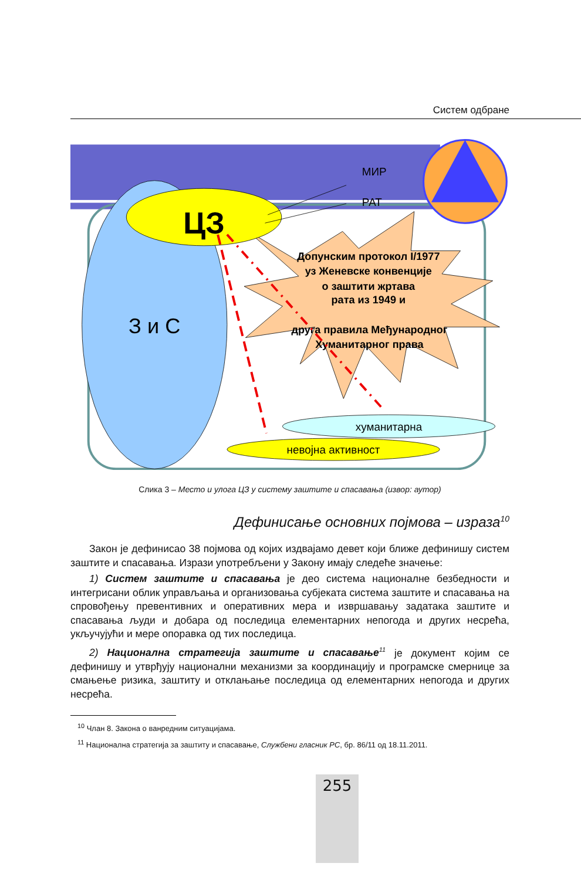Систем одбране
З и С
ЦЗ
МИР
РАТ
Допунским протокол I/1977
уз Женевске конвенције
о заштити жртава
рата из 1949 и
друга правила Међународног
Хуманитарног права
хуманитарна
невојна активност
Слика 3 – Место и улога ЦЗ у систему заштите и спасавања (извор: аутор)
Дефинисање основних појмова – израза<sup>10</sup>
Закон је дефинисао 38 појмова од којих издвајамо девет који ближе дефинишу систем заштите и спасавања. Изрази употребљени у Закону имају следеће значење:
1) Систем заштите и спасавања је део система националне безбедности и интегрисани облик управљања и организовања субјеката система заштите и спасавања на спровођењу превентивних и оперативних мера и извршавању задатака заштите и спасавања људи и добара од последица елементарних непогода и других несрећа, укључујући и мере опоравка од тих последица.
2) Национална стратегија заштите и спасавање<sup>11</sup> је документ којим се дефинишу и утврђују национални механизми за координацију и програмске смернице за смањење ризика, заштиту и отклањање последица од елементарних непогода и других несрећа.
<sup>10</sup> Члан 8. Закона о ванредним ситуацијама.
<sup>11</sup> Национална стратегија за заштиту и спасавање, Службени гласник РС, бр. 86/11 од 18.11.2011.
255